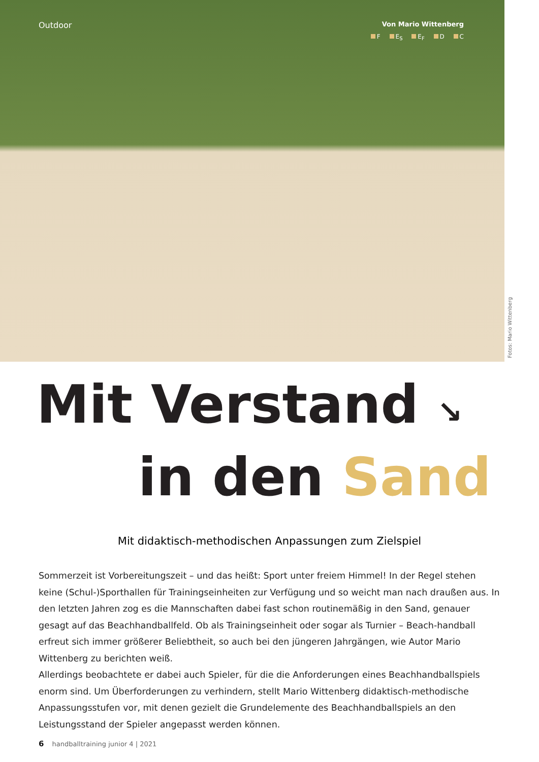Outdoor
Von Mario Wittenberg
F E<sub>S</sub> E<sub>F</sub> D C
Fotos: Mario Wittenberg
Mit Verstand ↘
in den Sand
Mit didaktisch-methodischen Anpassungen zum Zielspiel
Sommerzeit ist Vorbereitungszeit – und das heißt: Sport unter freiem Himmel! In der Regel stehen keine (Schul-)Sporthallen für Trainingseinheiten zur Verfügung und so weicht man nach draußen aus. In den letzten Jahren zog es die Mannschaften dabei fast schon routinemäßig in den Sand, genauer gesagt auf das Beachhandballfeld. Ob als Trainingseinheit oder sogar als Turnier – Beach-handball erfreut sich immer größerer Beliebtheit, so auch bei den jüngeren Jahrgängen, wie Autor Mario Wittenberg zu berichten weiß.
Allerdings beobachtete er dabei auch Spieler, für die die Anforderungen eines Beachhandballspiels enorm sind. Um Überforderungen zu verhindern, stellt Mario Wittenberg didaktisch-methodische Anpassungsstufen vor, mit denen gezielt die Grundelemente des Beachhandballspiels an den Leistungsstand der Spieler angepasst werden können.
6 handballtraining junior 4 | 2021